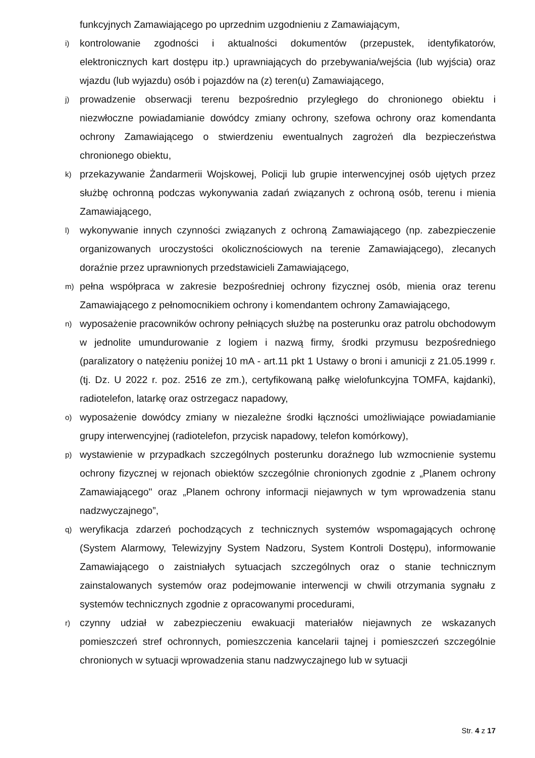funkcyjnych Zamawiającego po uprzednim uzgodnieniu z Zamawiającym,
i) kontrolowanie zgodności i aktualności dokumentów (przepustek, identyfikatorów, elektronicznych kart dostępu itp.) uprawniających do przebywania/wejścia (lub wyjścia) oraz wjazdu (lub wyjazdu) osób i pojazdów na (z) teren(u) Zamawiającego,
j) prowadzenie obserwacji terenu bezpośrednio przyległego do chronionego obiektu i niezwłoczne powiadamianie dowódcy zmiany ochrony, szefowa ochrony oraz komendanta ochrony Zamawiającego o stwierdzeniu ewentualnych zagrożeń dla bezpieczeństwa chronionego obiektu,
k) przekazywanie Żandarmerii Wojskowej, Policji lub grupie interwencyjnej osób ujętych przez służbę ochronną podczas wykonywania zadań związanych z ochroną osób, terenu i mienia Zamawiającego,
l) wykonywanie innych czynności związanych z ochroną Zamawiającego (np. zabezpieczenie organizowanych uroczystości okolicznościowych na terenie Zamawiającego), zlecanych doraźnie przez uprawnionych przedstawicieli Zamawiającego,
m) pełna współpraca w zakresie bezpośredniej ochrony fizycznej osób, mienia oraz terenu Zamawiającego z pełnomocnikiem ochrony i komendantem ochrony Zamawiającego,
n) wyposażenie pracowników ochrony pełniących służbę na posterunku oraz patrolu obchodowym w jednolite umundurowanie z logiem i nazwą firmy, środki przymusu bezpośredniego (paralizatory o natężeniu poniżej 10 mA - art.11 pkt 1 Ustawy o broni i amunicji z 21.05.1999 r. (tj. Dz. U 2022 r. poz. 2516 ze zm.), certyfikowaną pałkę wielofunkcyjna TOMFA, kajdanki), radiotelefon, latarkę oraz ostrzegacz napadowy,
o) wyposażenie dowódcy zmiany w niezależne środki łączności umożliwiające powiadamianie grupy interwencyjnej (radiotelefon, przycisk napadowy, telefon komórkowy),
p) wystawienie w przypadkach szczególnych posterunku doraźnego lub wzmocnienie systemu ochrony fizycznej w rejonach obiektów szczególnie chronionych zgodnie z „Planem ochrony Zamawiającego" oraz „Planem ochrony informacji niejawnych w tym wprowadzenia stanu nadzwyczajnego”,
q) weryfikacja zdarzeń pochodzących z technicznych systemów wspomagających ochronę (System Alarmowy, Telewizyjny System Nadzoru, System Kontroli Dostępu), informowanie Zamawiającego o zaistniałych sytuacjach szczególnych oraz o stanie technicznym zainstalowanych systemów oraz podejmowanie interwencji w chwili otrzymania sygnału z systemów technicznych zgodnie z opracowanymi procedurami,
r) czynny udział w zabezpieczeniu ewakuacji materiałów niejawnych ze wskazanych pomieszczeń stref ochronnych, pomieszczenia kancelarii tajnej i pomieszczeń szczególnie chronionych w sytuacji wprowadzenia stanu nadzwyczajnego lub w sytuacji
Str. 4 z 17